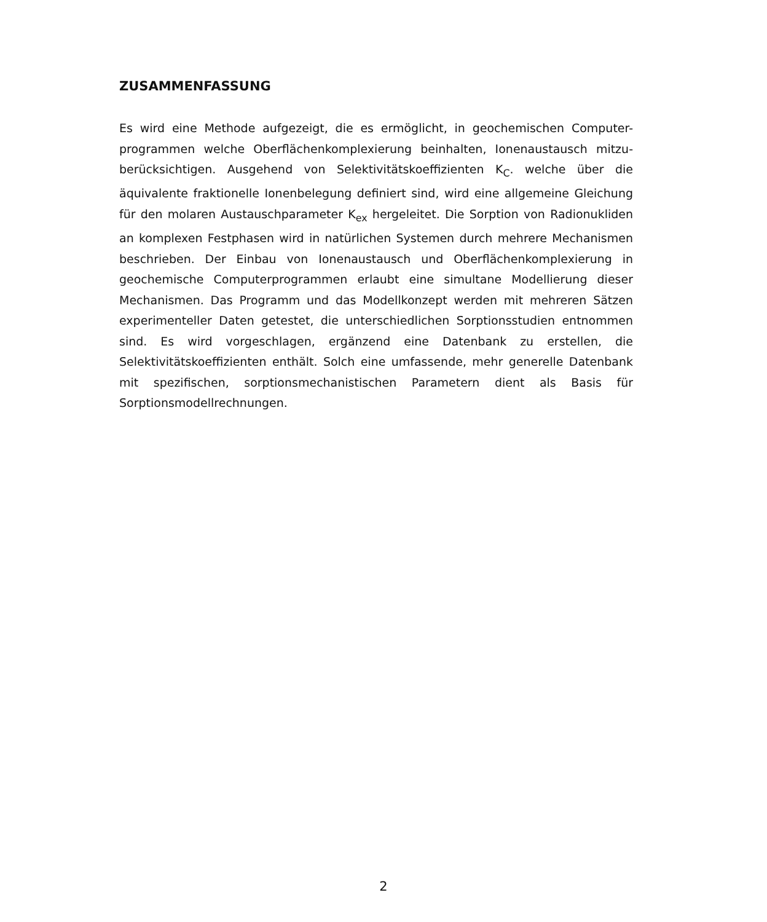ZUSAMMENFASSUNG
Es wird eine Methode aufgezeigt, die es ermöglicht, in geochemischen Computer-programmen welche Oberflächenkomplexierung beinhalten, Ionenaustausch mitzu-berücksichtigen. Ausgehend von Selektivitätskoeffizienten K<sub>C</sub>. welche über die äquivalente fraktionelle Ionenbelegung definiert sind, wird eine allgemeine Gleichung für den molaren Austauschparameter K<sub>ex</sub> hergeleitet. Die Sorption von Radionukliden an komplexen Festphasen wird in natürlichen Systemen durch mehrere Mechanismen beschrieben. Der Einbau von Ionenaustausch und Oberflächenkomplexierung in geochemische Computerprogrammen erlaubt eine simultane Modellierung dieser Mechanismen. Das Programm und das Modellkonzept werden mit mehreren Sätzen experimenteller Daten getestet, die unterschiedlichen Sorptionsstudien entnommen sind. Es wird vorgeschlagen, ergänzend eine Datenbank zu erstellen, die Selektivitätskoeffizienten enthält. Solch eine umfassende, mehr generelle Datenbank mit spezifischen, sorptionsmechanistischen Parametern dient als Basis für Sorptionsmodellrechnungen.
2